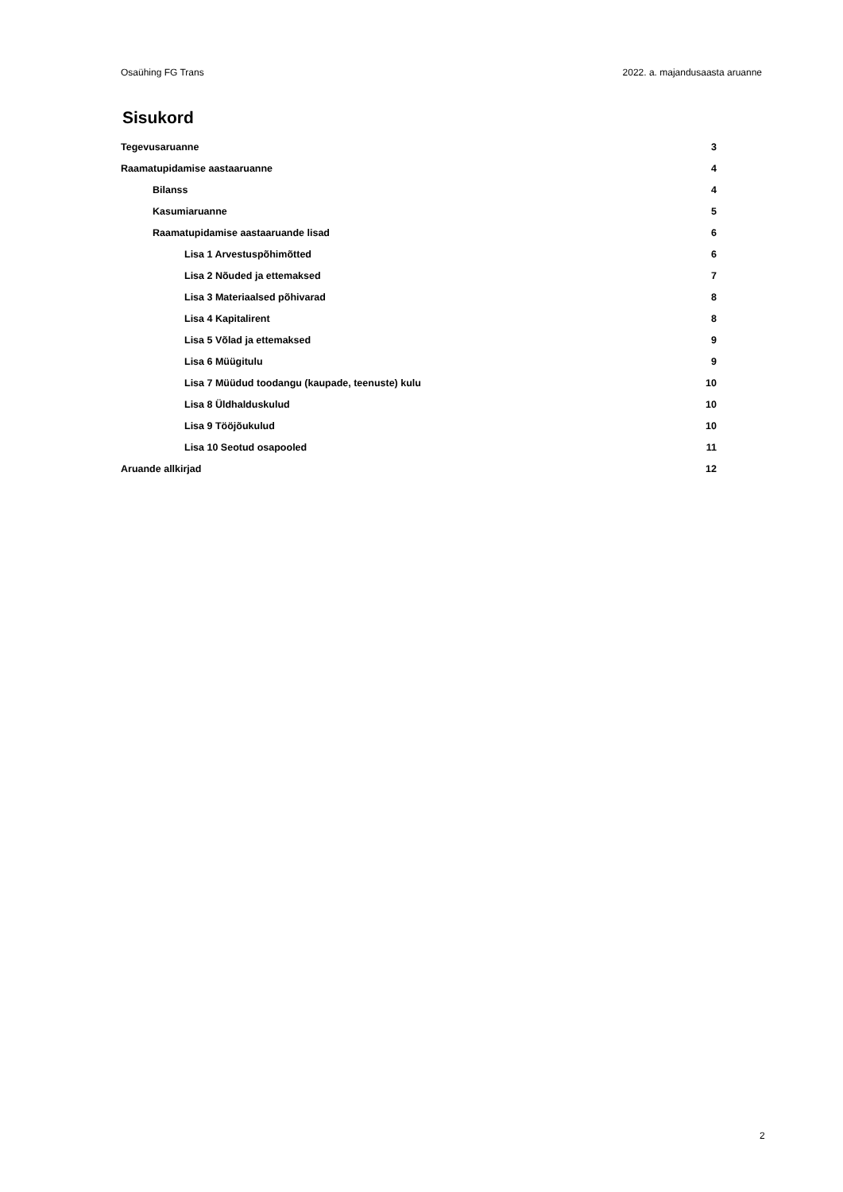Osaühing FG Trans 2022. a. majandusaasta aruanne
Sisukord
Tegevusaruanne 3
Raamatupidamise aastaaruanne 4
Bilanss 4
Kasumiaruanne 5
Raamatupidamise aastaaruande lisad 6
Lisa 1 Arvestuspõhimõtted 6
Lisa 2 Nõuded ja ettemaksed 7
Lisa 3 Materiaalsed põhivarad 8
Lisa 4 Kapitalirent 8
Lisa 5 Võlad ja ettemaksed 9
Lisa 6 Müügitulu 9
Lisa 7 Müüdud toodangu (kaupade, teenuste) kulu 10
Lisa 8 Üldhalduskulud 10
Lisa 9 Tööjõukulud 10
Lisa 10 Seotud osapooled 11
Aruande allkirjad 12
2